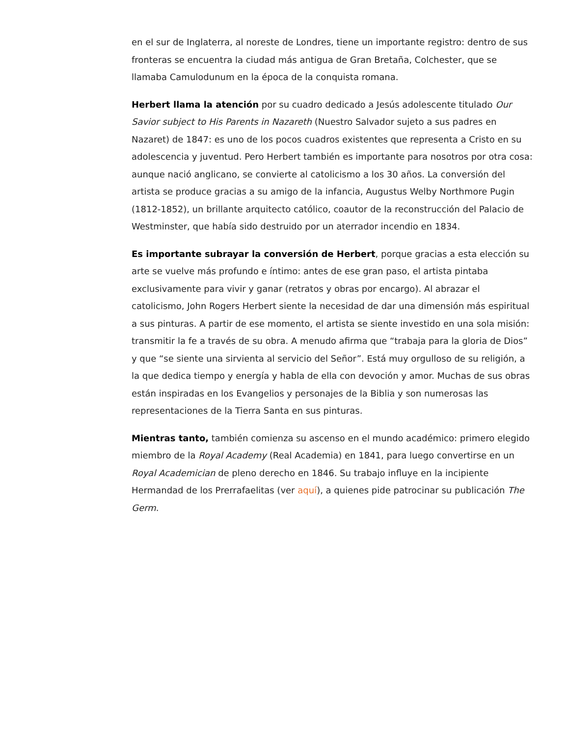en el sur de Inglaterra, al noreste de Londres, tiene un importante registro: dentro de sus fronteras se encuentra la ciudad más antigua de Gran Bretaña, Colchester, que se llamaba Camulodunum en la época de la conquista romana.
Herbert llama la atención por su cuadro dedicado a Jesús adolescente titulado Our Savior subject to His Parents in Nazareth (Nuestro Salvador sujeto a sus padres en Nazaret) de 1847: es uno de los pocos cuadros existentes que representa a Cristo en su adolescencia y juventud. Pero Herbert también es importante para nosotros por otra cosa: aunque nació anglicano, se convierte al catolicismo a los 30 años. La conversión del artista se produce gracias a su amigo de la infancia, Augustus Welby Northmore Pugin (1812-1852), un brillante arquitecto católico, coautor de la reconstrucción del Palacio de Westminster, que había sido destruido por un aterrador incendio en 1834.
Es importante subrayar la conversión de Herbert, porque gracias a esta elección su arte se vuelve más profundo e íntimo: antes de ese gran paso, el artista pintaba exclusivamente para vivir y ganar (retratos y obras por encargo). Al abrazar el catolicismo, John Rogers Herbert siente la necesidad de dar una dimensión más espiritual a sus pinturas. A partir de ese momento, el artista se siente investido en una sola misión: transmitir la fe a través de su obra. A menudo afirma que “trabaja para la gloria de Dios” y que “se siente una sirvienta al servicio del Señor”. Está muy orgulloso de su religión, a la que dedica tiempo y energía y habla de ella con devoción y amor. Muchas de sus obras están inspiradas en los Evangelios y personajes de la Biblia y son numerosas las representaciones de la Tierra Santa en sus pinturas.
Mientras tanto, también comienza su ascenso en el mundo académico: primero elegido miembro de la Royal Academy (Real Academia) en 1841, para luego convertirse en un Royal Academician de pleno derecho en 1846. Su trabajo influye en la incipiente Hermandad de los Prerrafaelitas (ver aquí), a quienes pide patrocinar su publicación The Germ.